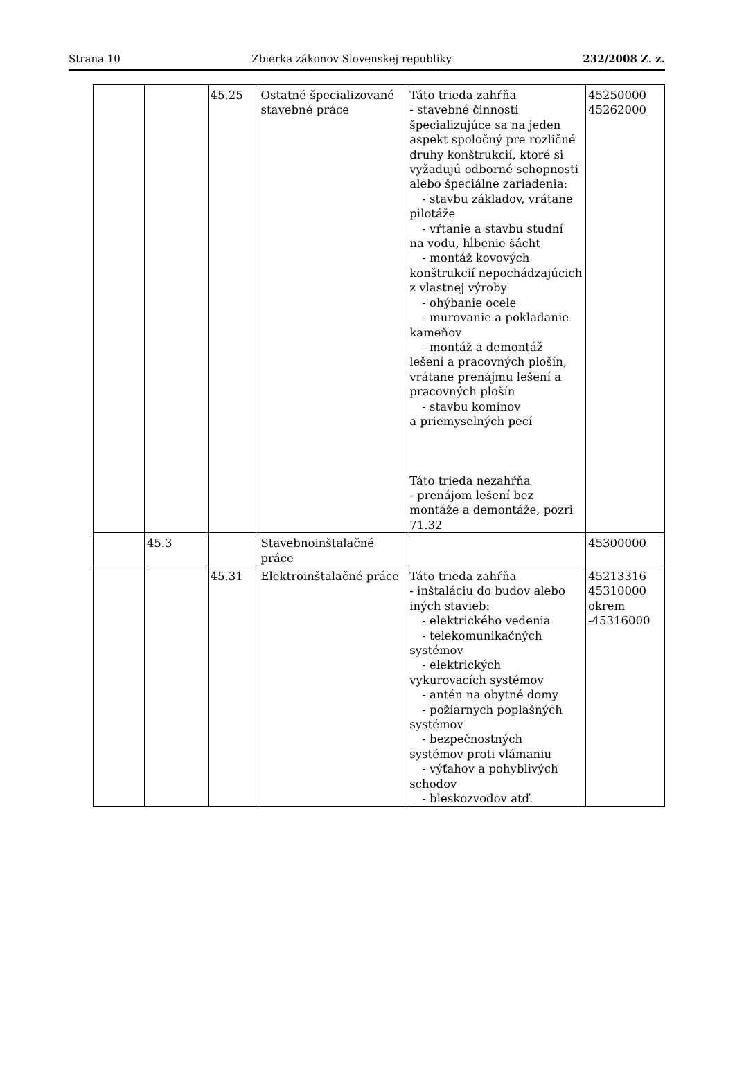Strana 10 Zbierka zákonov Slovenskej republiky 232/2008 Z. z.
| | | 45.25 | Ostatné špecializované stavebné práce | Táto trieda zahŕňa - stavebné činnosti špecializujúce sa na jeden aspekt spoločný pre rozličné druhy konštrukcií, ktoré si vyžadujú odborné schopnosti alebo špeciálne zariadenia: - stavbu základov, vrátane pilotáže - vŕtanie a stavbu studní na vodu, hĺbenie šácht - montáž kovových konštrukcií nepochádzajúcich z vlastnej výroby - ohýbanie ocele - murovanie a pokladanie kameňov - montáž a demontáž lešení a pracovných plošín, vrátane prenájmu lešení a pracovných plošín - stavbu komínov a priemyselných pecí Táto trieda nezahŕňa - prenájom lešení bez montáže a demontáže, pozri 71.32 | 45250000 45262000 |
| | 45.3 | | Stavebnoinštalačné práce | | 45300000 |
| | | 45.31 | Elektroinštalačné práce | Táto trieda zahŕňa - inštaláciu do budov alebo iných stavieb: - elektrického vedenia - telekomunikačných systémov - elektrických vykurovacích systémov - antén na obytné domy - požiarnych poplašných systémov - bezpečnostných systémov proti vlámaniu - výťahov a pohyblivých schodov - bleskozvodov atď. | 45213316 45310000 okrem -45316000 |